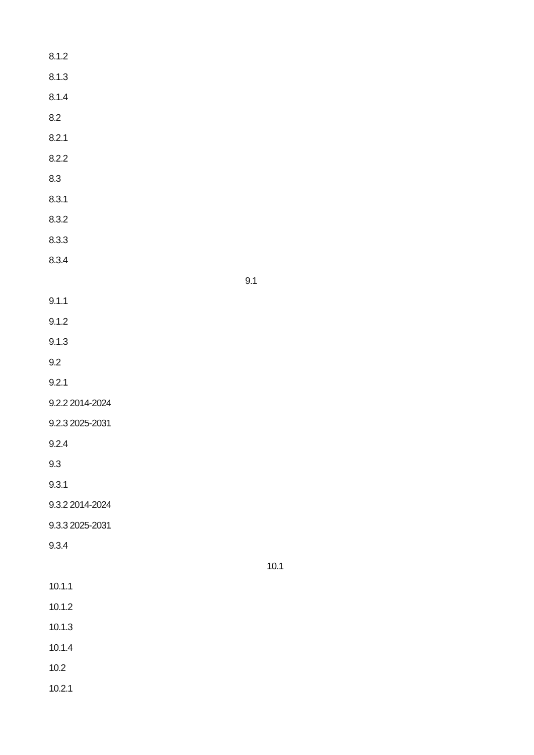8.1.2
8.1.3
8.1.4
8.2
8.2.1
8.2.2
8.3
8.3.1
8.3.2
8.3.3
8.3.4
9.1
9.1.1
9.1.2
9.1.3
9.2
9.2.1
9.2.2 2014-2024
9.2.3 2025-2031
9.2.4
9.3
9.3.1
9.3.2 2014-2024
9.3.3 2025-2031
9.3.4
10.1
10.1.1
10.1.2
10.1.3
10.1.4
10.2
10.2.1